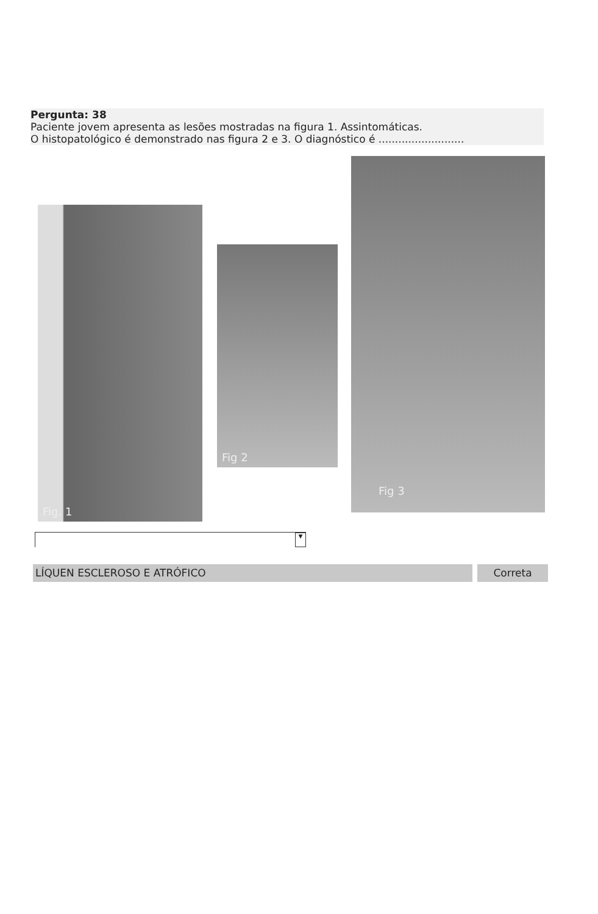Pergunta: 38
Paciente jovem apresenta as lesões mostradas na figura 1. Assintomáticas.
O histopatológico é demonstrado nas figura 2 e 3. O diagnóstico é ..........................
Fig. 1
Fig 2
Fig 3
▼
LÍQUEN ESCLEROSO E ATRÓFICO Correta